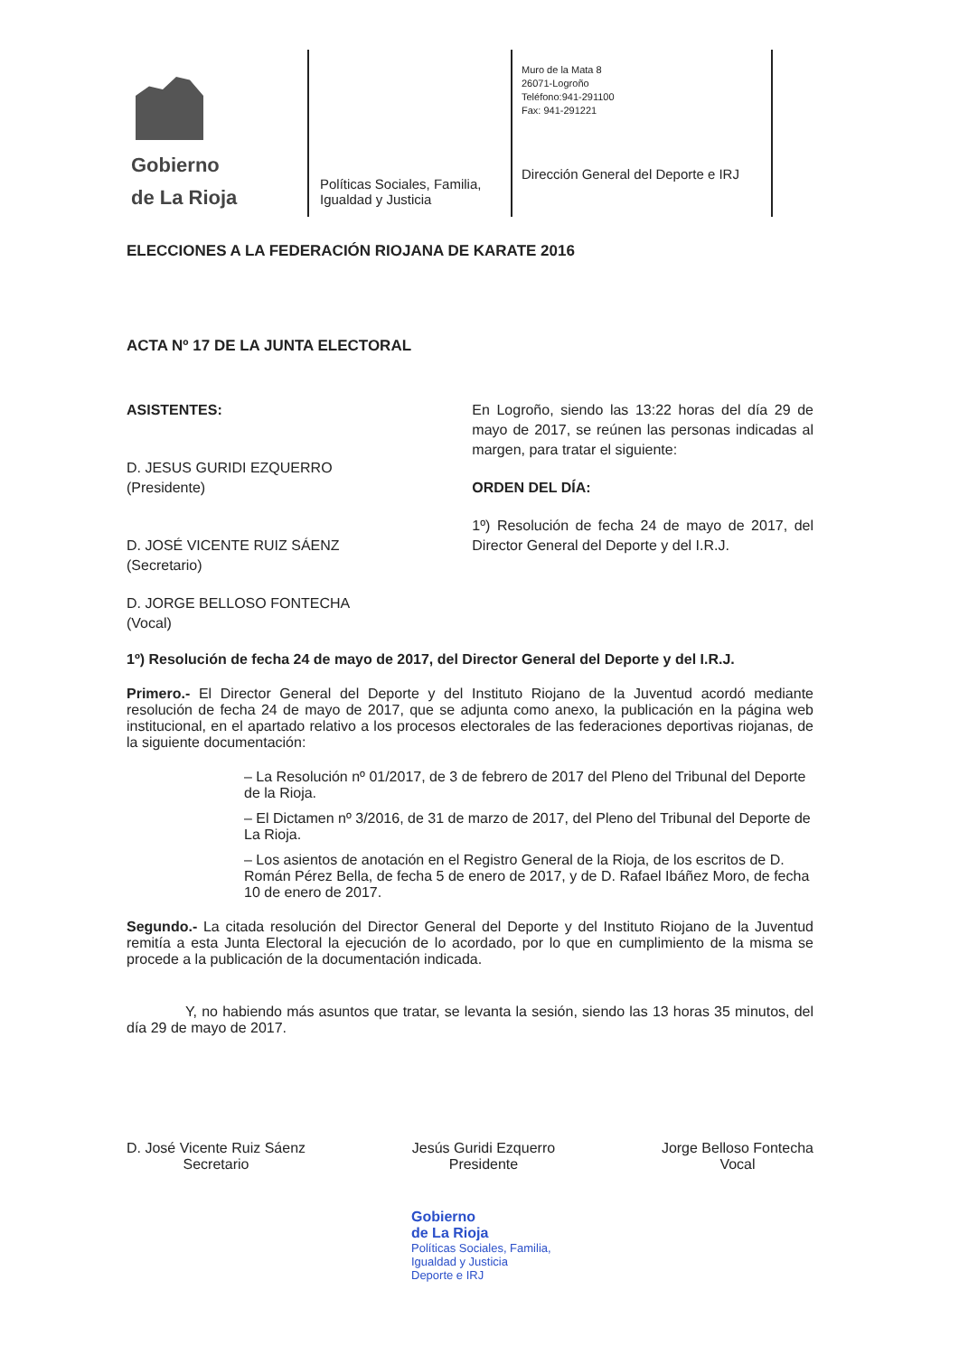Gobierno
de La Rioja
Políticas Sociales, Familia, Igualdad y Justicia
Muro de la Mata 8
26071-Logroño
Teléfono:941-291100
Fax: 941-291221
Dirección General del Deporte e IRJ
ELECCIONES A LA FEDERACIÓN RIOJANA DE KARATE 2016
ACTA Nº 17 DE LA JUNTA ELECTORAL
ASISTENTES:
D. JESUS GURIDI EZQUERRO
(Presidente)
D. JOSÉ VICENTE RUIZ SÁENZ
(Secretario)
D. JORGE BELLOSO FONTECHA
(Vocal)
En Logroño, siendo las 13:22 horas del día 29 de mayo de 2017, se reúnen las personas indicadas al margen, para tratar el siguiente:
ORDEN DEL DÍA:
1º) Resolución de fecha 24 de mayo de 2017, del Director General del Deporte y del I.R.J.
1º) Resolución de fecha 24 de mayo de 2017, del Director General del Deporte y del I.R.J.
Primero.- El Director General del Deporte y del Instituto Riojano de la Juventud acordó mediante resolución de fecha 24 de mayo de 2017, que se adjunta como anexo, la publicación en la página web institucional, en el apartado relativo a los procesos electorales de las federaciones deportivas riojanas, de la siguiente documentación:
– La Resolución nº 01/2017, de 3 de febrero de 2017 del Pleno del Tribunal del Deporte de la Rioja.
– El Dictamen nº 3/2016, de 31 de marzo de 2017, del Pleno del Tribunal del Deporte de La Rioja.
– Los asientos de anotación en el Registro General de la Rioja, de los escritos de D. Román Pérez Bella, de fecha 5 de enero de 2017, y de D. Rafael Ibáñez Moro, de fecha 10 de enero de 2017.
Segundo.- La citada resolución del Director General del Deporte y del Instituto Riojano de la Juventud remitía a esta Junta Electoral la ejecución de lo acordado, por lo que en cumplimiento de la misma se procede a la publicación de la documentación indicada.
Y, no habiendo más asuntos que tratar, se levanta la sesión, siendo las 13 horas 35 minutos, del día 29 de mayo de 2017.
D. José Vicente Ruiz Sáenz
Secretario
Jesús Guridi Ezquerro
Presidente
Jorge Belloso Fontecha
Vocal
Gobierno
de La Rioja
Políticas Sociales, Familia,
Igualdad y Justicia
Deporte e IRJ